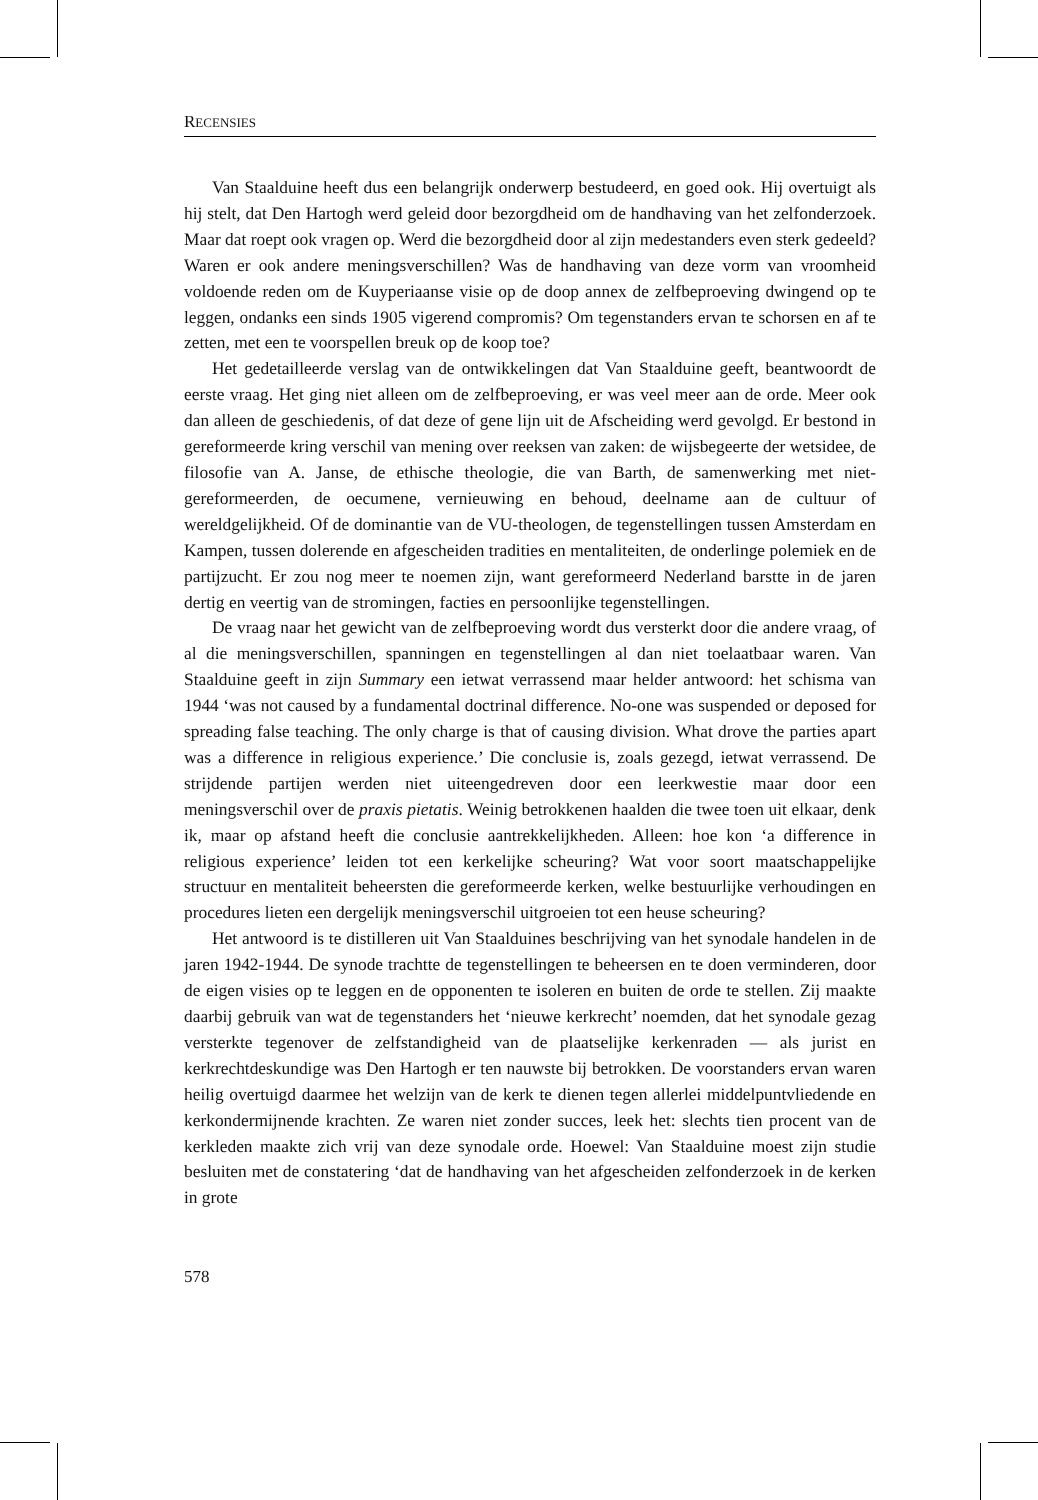RECENSIES
Van Staalduine heeft dus een belangrijk onderwerp bestudeerd, en goed ook. Hij overtuigt als hij stelt, dat Den Hartogh werd geleid door bezorgdheid om de handhaving van het zelfonderzoek. Maar dat roept ook vragen op. Werd die bezorgdheid door al zijn medestanders even sterk gedeeld? Waren er ook andere meningsverschillen? Was de handhaving van deze vorm van vroomheid voldoende reden om de Kuyperiaanse visie op de doop annex de zelfbeproeving dwingend op te leggen, ondanks een sinds 1905 vigerend compromis? Om tegenstanders ervan te schorsen en af te zetten, met een te voorspellen breuk op de koop toe?
Het gedetailleerde verslag van de ontwikkelingen dat Van Staalduine geeft, beantwoordt de eerste vraag. Het ging niet alleen om de zelfbeproeving, er was veel meer aan de orde. Meer ook dan alleen de geschiedenis, of dat deze of gene lijn uit de Afscheiding werd gevolgd. Er bestond in gereformeerde kring verschil van mening over reeksen van zaken: de wijsbegeerte der wetsidee, de filosofie van A. Janse, de ethische theologie, die van Barth, de samenwerking met niet-gereformeerden, de oecumene, vernieuwing en behoud, deelname aan de cultuur of wereldgelijkheid. Of de dominantie van de VU-theologen, de tegenstellingen tussen Amsterdam en Kampen, tussen dolerende en afgescheiden tradities en mentaliteiten, de onderlinge polemiek en de partijzucht. Er zou nog meer te noemen zijn, want gereformeerd Nederland barstte in de jaren dertig en veertig van de stromingen, facties en persoonlijke tegenstellingen.
De vraag naar het gewicht van de zelfbeproeving wordt dus versterkt door die andere vraag, of al die meningsverschillen, spanningen en tegenstellingen al dan niet toelaatbaar waren. Van Staalduine geeft in zijn Summary een ietwat verrassend maar helder antwoord: het schisma van 1944 ‘was not caused by a fundamental doctrinal difference. No-one was suspended or deposed for spreading false teaching. The only charge is that of causing division. What drove the parties apart was a difference in religious experience.’ Die conclusie is, zoals gezegd, ietwat verrassend. De strijdende partijen werden niet uiteengedreven door een leerkwestie maar door een meningsverschil over de praxis pietatis. Weinig betrokkenen haalden die twee toen uit elkaar, denk ik, maar op afstand heeft die conclusie aantrekkelijkheden. Alleen: hoe kon ‘a difference in religious experience’ leiden tot een kerkelijke scheuring? Wat voor soort maatschappelijke structuur en mentaliteit beheersten die gereformeerde kerken, welke bestuurlijke verhoudingen en procedures lieten een dergelijk meningsverschil uitgroeien tot een heuse scheuring?
Het antwoord is te distilleren uit Van Staalduines beschrijving van het synodale handelen in de jaren 1942-1944. De synode trachtte de tegenstellingen te beheersen en te doen verminderen, door de eigen visies op te leggen en de opponenten te isoleren en buiten de orde te stellen. Zij maakte daarbij gebruik van wat de tegenstanders het ‘nieuwe kerkrecht’ noemden, dat het synodale gezag versterkte tegenover de zelfstandigheid van de plaatselijke kerkenraden — als jurist en kerkrechtdeskundige was Den Hartogh er ten nauwste bij betrokken. De voorstanders ervan waren heilig overtuigd daarmee het welzijn van de kerk te dienen tegen allerlei middelpuntvliedende en kerkondermijnende krachten. Ze waren niet zonder succes, leek het: slechts tien procent van de kerkleden maakte zich vrij van deze synodale orde. Hoewel: Van Staalduine moest zijn studie besluiten met de constatering ‘dat de handhaving van het afgescheiden zelfonderzoek in de kerken in grote
578